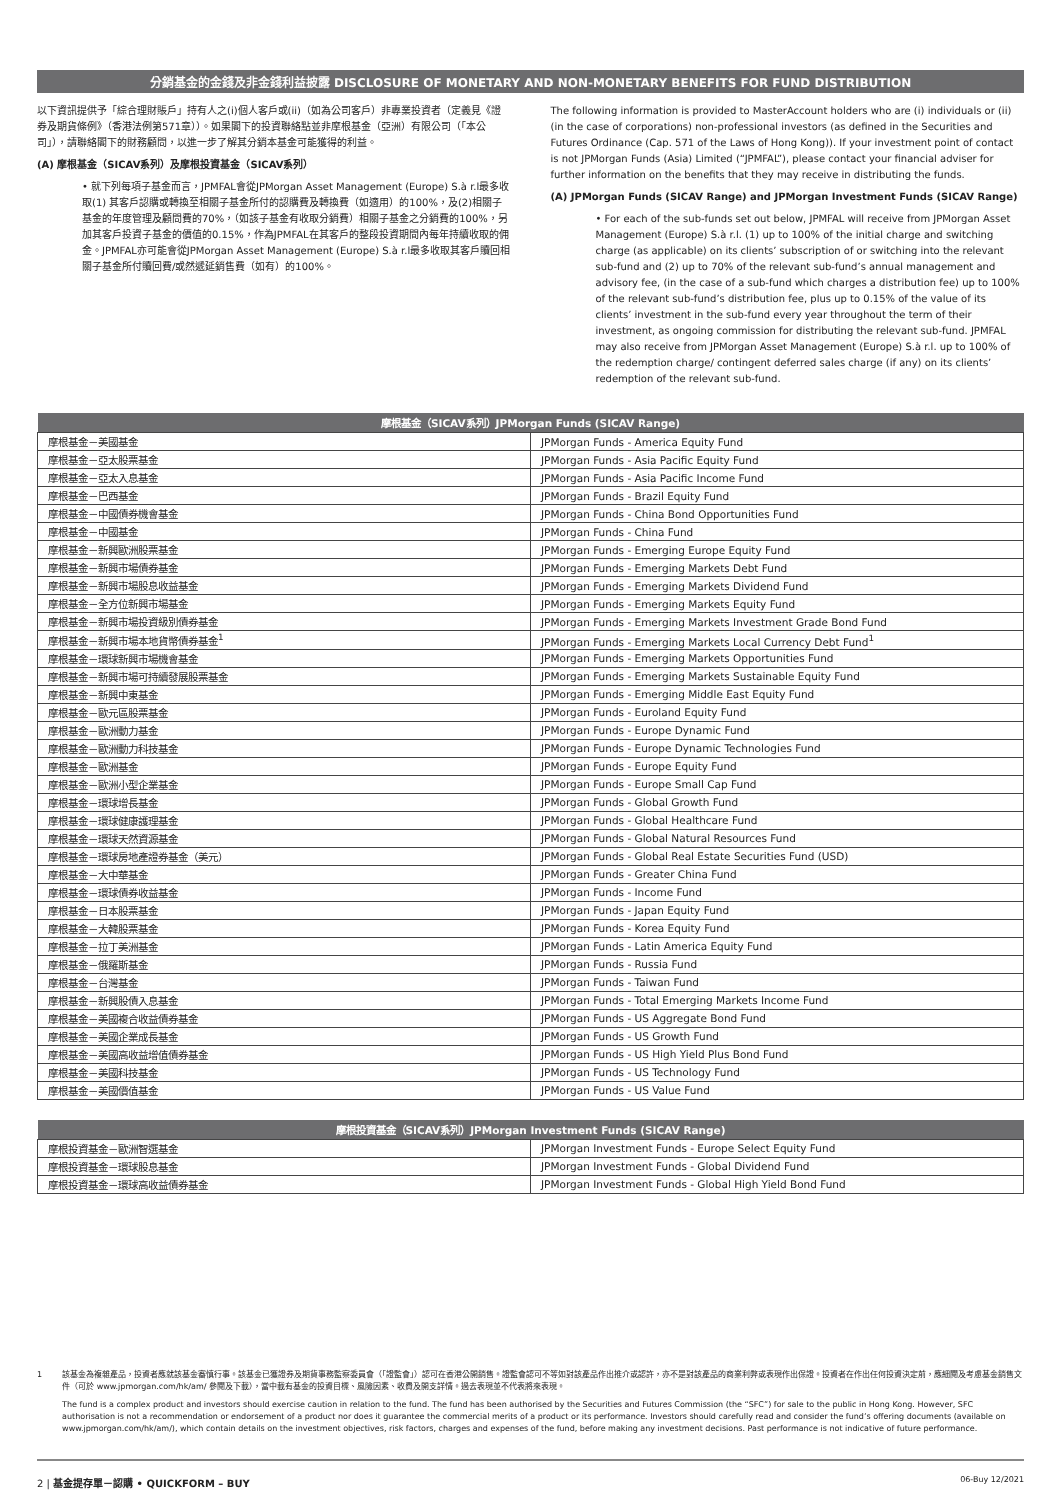分銷基金的金錢及非金錢利益披露 DISCLOSURE OF MONETARY AND NON-MONETARY BENEFITS FOR FUND DISTRIBUTION
以下資訊提供予「綜合理財賬戶」持有人之(i)個人客戶或(ii)（如為公司客戶）非專業投資者（定義見《證券及期貨條例》（香港法例第571章））。如果閣下的投資聯絡點並非摩根基金（亞洲）有限公司（「本公司」），請聯絡閣下的財務顧問，以進一步了解其分銷本基金可能獲得的利益。
(A) 摩根基金（SICAV系列）及摩根投資基金（SICAV系列）
• 就下列每項子基金而言，JPMFAL會從JPMorgan Asset Management (Europe) S.à r.l最多收取(1) 其客戶認購或轉換至相關子基金所付的認購費及轉換費（如適用）的100%，及(2)相關子基金的年度管理及顧問費的70%，（如該子基金有收取分銷費）相關子基金之分銷費的100%，另加其客戶投資子基金的價值的0.15%，作為JPMFAL在其客戶的整段投資期間內每年持續收取的佣金。JPMFAL亦可能會從JPMorgan Asset Management (Europe) S.à r.l最多收取其客戶贖回相關子基金所付贖回費/或然遞延銷售費（如有）的100%。
The following information is provided to MasterAccount holders who are (i) individuals or (ii) (in the case of corporations) non-professional investors (as defined in the Securities and Futures Ordinance (Cap. 571 of the Laws of Hong Kong)). If your investment point of contact is not JPMorgan Funds (Asia) Limited (“JPMFAL”), please contact your financial adviser for further information on the benefits that they may receive in distributing the funds.
(A) JPMorgan Funds (SICAV Range) and JPMorgan Investment Funds (SICAV Range)
• For each of the sub-funds set out below, JPMFAL will receive from JPMorgan Asset Management (Europe) S.à r.l. (1) up to 100% of the initial charge and switching charge (as applicable) on its clients’ subscription of or switching into the relevant sub-fund and (2) up to 70% of the relevant sub-fund’s annual management and advisory fee, (in the case of a sub-fund which charges a distribution fee) up to 100% of the relevant sub-fund’s distribution fee, plus up to 0.15% of the value of its clients’ investment in the sub-fund every year throughout the term of their investment, as ongoing commission for distributing the relevant sub-fund. JPMFAL may also receive from JPMorgan Asset Management (Europe) S.à r.l. up to 100% of the redemption charge/ contingent deferred sales charge (if any) on its clients’ redemption of the relevant sub-fund.
| 摩根基金（SICAV系列）JPMorgan Funds (SICAV Range) | |
| --- | --- |
| 摩根基金－美國基金 | JPMorgan Funds - America Equity Fund |
| 摩根基金－亞太股票基金 | JPMorgan Funds - Asia Pacific Equity Fund |
| 摩根基金－亞太入息基金 | JPMorgan Funds - Asia Pacific Income Fund |
| 摩根基金－巴西基金 | JPMorgan Funds - Brazil Equity Fund |
| 摩根基金－中國債券機會基金 | JPMorgan Funds - China Bond Opportunities Fund |
| 摩根基金－中國基金 | JPMorgan Funds - China Fund |
| 摩根基金－新興歐洲股票基金 | JPMorgan Funds - Emerging Europe Equity Fund |
| 摩根基金－新興市場債券基金 | JPMorgan Funds - Emerging Markets Debt Fund |
| 摩根基金－新興市場股息收益基金 | JPMorgan Funds - Emerging Markets Dividend Fund |
| 摩根基金－全方位新興市場基金 | JPMorgan Funds - Emerging Markets Equity Fund |
| 摩根基金－新興市場投資級別債券基金 | JPMorgan Funds - Emerging Markets Investment Grade Bond Fund |
| 摩根基金－新興市場本地貨幣債券基金<sup>1</sup> | JPMorgan Funds - Emerging Markets Local Currency Debt Fund<sup>1</sup> |
| 摩根基金－環球新興市場機會基金 | JPMorgan Funds - Emerging Markets Opportunities Fund |
| 摩根基金－新興市場可持續發展股票基金 | JPMorgan Funds - Emerging Markets Sustainable Equity Fund |
| 摩根基金－新興中東基金 | JPMorgan Funds - Emerging Middle East Equity Fund |
| 摩根基金－歐元區股票基金 | JPMorgan Funds - Euroland Equity Fund |
| 摩根基金－歐洲動力基金 | JPMorgan Funds - Europe Dynamic Fund |
| 摩根基金－歐洲動力科技基金 | JPMorgan Funds - Europe Dynamic Technologies Fund |
| 摩根基金－歐洲基金 | JPMorgan Funds - Europe Equity Fund |
| 摩根基金－歐洲小型企業基金 | JPMorgan Funds - Europe Small Cap Fund |
| 摩根基金－環球增長基金 | JPMorgan Funds - Global Growth Fund |
| 摩根基金－環球健康護理基金 | JPMorgan Funds - Global Healthcare Fund |
| 摩根基金－環球天然資源基金 | JPMorgan Funds - Global Natural Resources Fund |
| 摩根基金－環球房地產證券基金（美元） | JPMorgan Funds - Global Real Estate Securities Fund (USD) |
| 摩根基金－大中華基金 | JPMorgan Funds - Greater China Fund |
| 摩根基金－環球債券收益基金 | JPMorgan Funds - Income Fund |
| 摩根基金－日本股票基金 | JPMorgan Funds - Japan Equity Fund |
| 摩根基金－大韓股票基金 | JPMorgan Funds - Korea Equity Fund |
| 摩根基金－拉丁美洲基金 | JPMorgan Funds - Latin America Equity Fund |
| 摩根基金－俄羅斯基金 | JPMorgan Funds - Russia Fund |
| 摩根基金－台灣基金 | JPMorgan Funds - Taiwan Fund |
| 摩根基金－新興股債入息基金 | JPMorgan Funds - Total Emerging Markets Income Fund |
| 摩根基金－美國複合收益債券基金 | JPMorgan Funds - US Aggregate Bond Fund |
| 摩根基金－美國企業成長基金 | JPMorgan Funds - US Growth Fund |
| 摩根基金－美國高收益增值債券基金 | JPMorgan Funds - US High Yield Plus Bond Fund |
| 摩根基金－美國科技基金 | JPMorgan Funds - US Technology Fund |
| 摩根基金－美國價值基金 | JPMorgan Funds - US Value Fund |
| 摩根投資基金（SICAV系列）JPMorgan Investment Funds (SICAV Range) | |
| --- | --- |
| 摩根投資基金－歐洲智選基金 | JPMorgan Investment Funds - Europe Select Equity Fund |
| 摩根投資基金－環球股息基金 | JPMorgan Investment Funds - Global Dividend Fund |
| 摩根投資基金－環球高收益債券基金 | JPMorgan Investment Funds - Global High Yield Bond Fund |
1 該基金為複雜產品，投資者應就該基金審慎行事。該基金已獲證券及期貨事務監察委員會（「證監會」）認可在香港公開銷售。證監會認可不等如對該產品作出推介或認許，亦不是對該產品的商業利弊或表現作出保證。投資者在作出任何投資決定前，應細閱及考慮基金銷售文件（可於 www.jpmorgan.com/hk/am/ 參閱及下載），當中載有基金的投資目標、風險因素、收費及開支詳情。過去表現並不代表將來表現。
The fund is a complex product and investors should exercise caution in relation to the fund. The fund has been authorised by the Securities and Futures Commission (the “SFC”) for sale to the public in Hong Kong. However, SFC authorisation is not a recommendation or endorsement of a product nor does it guarantee the commercial merits of a product or its performance. Investors should carefully read and consider the fund’s offering documents (available on www.jpmorgan.com/hk/am/), which contain details on the investment objectives, risk factors, charges and expenses of the fund, before making any investment decisions. Past performance is not indicative of future performance.
2 | 基金提存單－認購 • QUICKFORM – BUY 06-Buy 12/2021